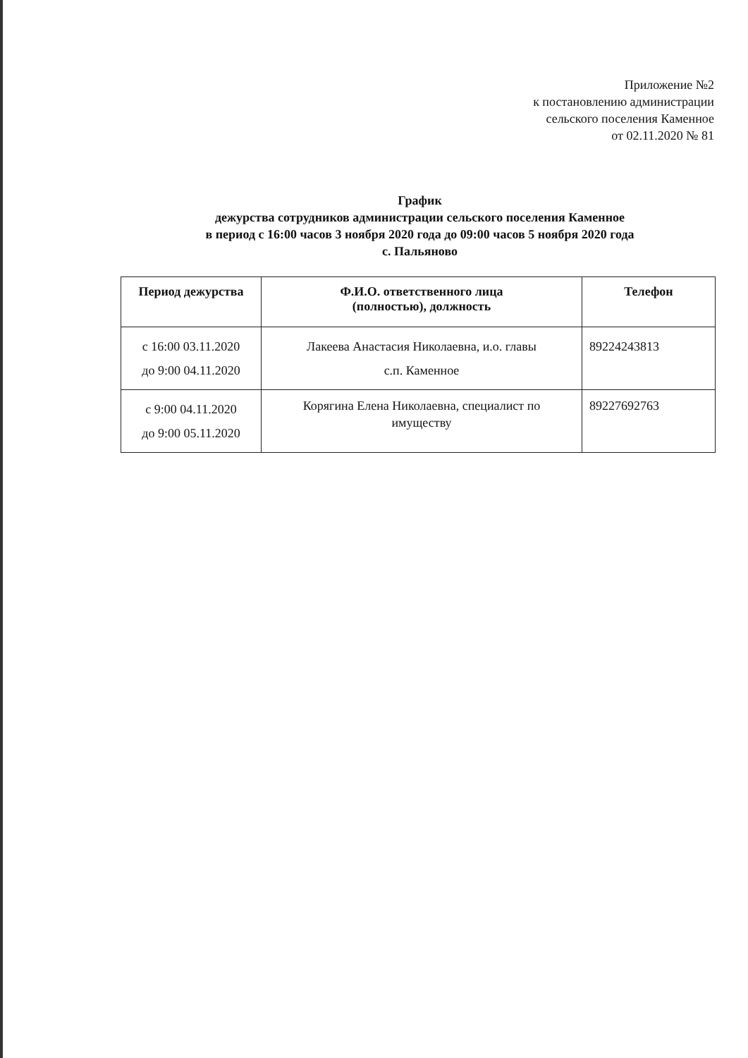Приложение №2
к постановлению администрации
сельского поселения Каменное
от 02.11.2020 № 81
График
дежурства сотрудников администрации сельского поселения Каменное
в период с 16:00 часов 3 ноября 2020 года до 09:00 часов 5 ноября 2020 года
с. Пальяново
| Период дежурства | Ф.И.О. ответственного лица (полностью), должность | Телефон |
| --- | --- | --- |
| с 16:00 03.11.2020 до 9:00 04.11.2020 | Лакеева Анастасия Николаевна, и.о. главы с.п. Каменное | 89224243813 |
| с 9:00 04.11.2020 до 9:00 05.11.2020 | Корягина Елена Николаевна, специалист по имуществу | 89227692763 |